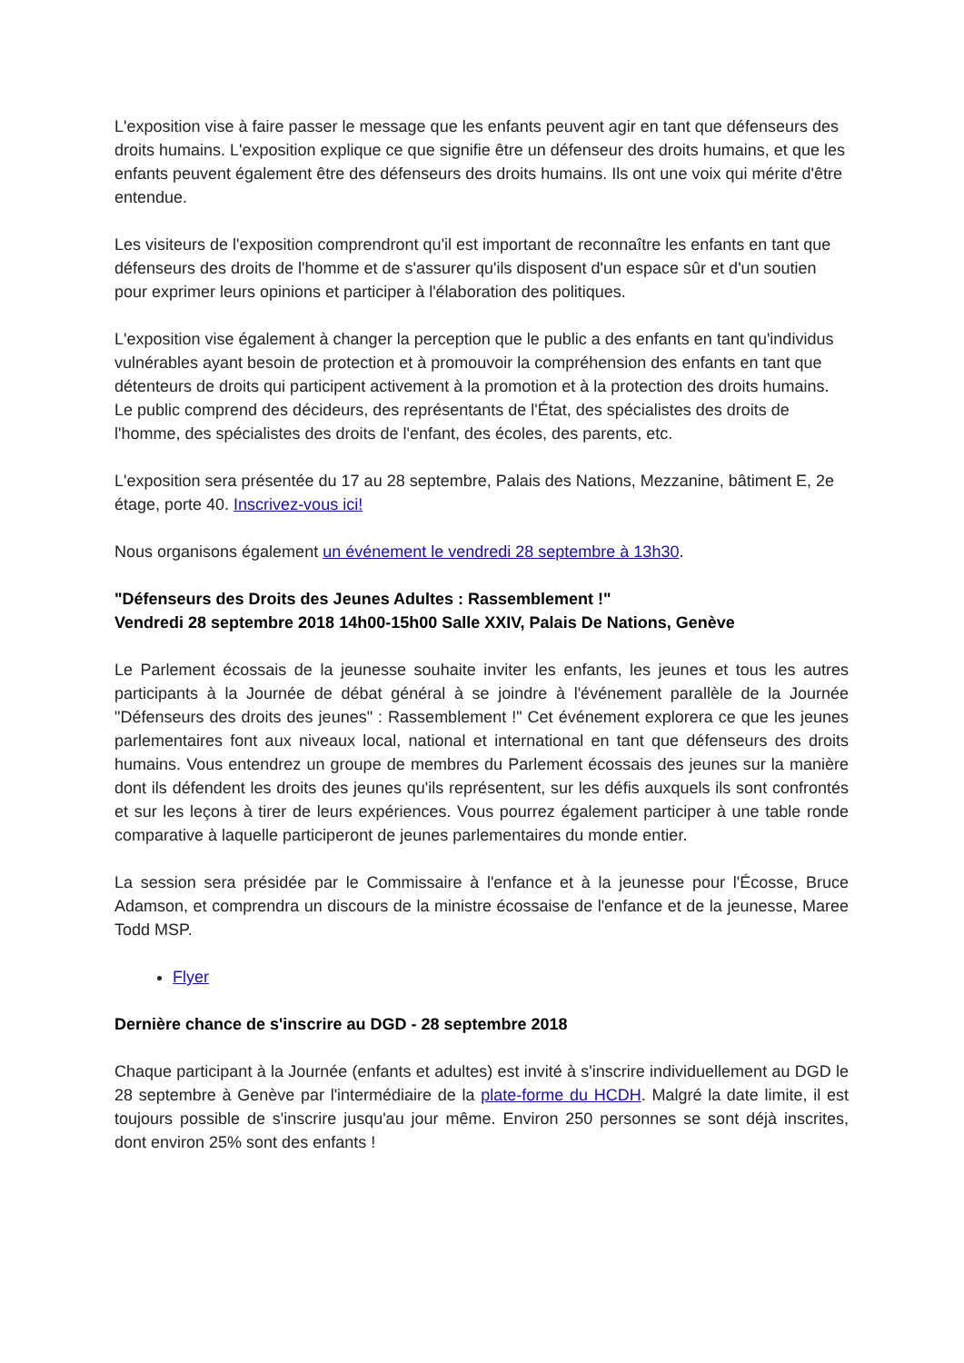L'exposition vise à faire passer le message que les enfants peuvent agir en tant que défenseurs des droits humains. L'exposition explique ce que signifie être un défenseur des droits humains, et que les enfants peuvent également être des défenseurs des droits humains. Ils ont une voix qui mérite d'être entendue.
Les visiteurs de l'exposition comprendront qu'il est important de reconnaître les enfants en tant que défenseurs des droits de l'homme et de s'assurer qu'ils disposent d'un espace sûr et d'un soutien pour exprimer leurs opinions et participer à l'élaboration des politiques.
L'exposition vise également à changer la perception que le public a des enfants en tant qu'individus vulnérables ayant besoin de protection et à promouvoir la compréhension des enfants en tant que détenteurs de droits qui participent activement à la promotion et à la protection des droits humains. Le public comprend des décideurs, des représentants de l'État, des spécialistes des droits de l'homme, des spécialistes des droits de l'enfant, des écoles, des parents, etc.
L'exposition sera présentée du 17 au 28 septembre, Palais des Nations, Mezzanine, bâtiment E, 2e étage, porte 40. Inscrivez-vous ici!
Nous organisons également un événement le vendredi 28 septembre à 13h30.
"Défenseurs des Droits des Jeunes Adultes : Rassemblement !"
Vendredi 28 septembre 2018 14h00-15h00 Salle XXIV, Palais De Nations, Genève
Le Parlement écossais de la jeunesse souhaite inviter les enfants, les jeunes et tous les autres participants à la Journée de débat général à se joindre à l'événement parallèle de la Journée "Défenseurs des droits des jeunes" : Rassemblement !" Cet événement explorera ce que les jeunes parlementaires font aux niveaux local, national et international en tant que défenseurs des droits humains. Vous entendrez un groupe de membres du Parlement écossais des jeunes sur la manière dont ils défendent les droits des jeunes qu'ils représentent, sur les défis auxquels ils sont confrontés et sur les leçons à tirer de leurs expériences. Vous pourrez également participer à une table ronde comparative à laquelle participeront de jeunes parlementaires du monde entier.
La session sera présidée par le Commissaire à l'enfance et à la jeunesse pour l'Écosse, Bruce Adamson, et comprendra un discours de la ministre écossaise de l'enfance et de la jeunesse, Maree Todd MSP.
Flyer
Dernière chance de s'inscrire au DGD - 28 septembre 2018
Chaque participant à la Journée (enfants et adultes) est invité à s'inscrire individuellement au DGD le 28 septembre à Genève par l'intermédiaire de la plate-forme du HCDH. Malgré la date limite, il est toujours possible de s'inscrire jusqu'au jour même. Environ 250 personnes se sont déjà inscrites, dont environ 25% sont des enfants !